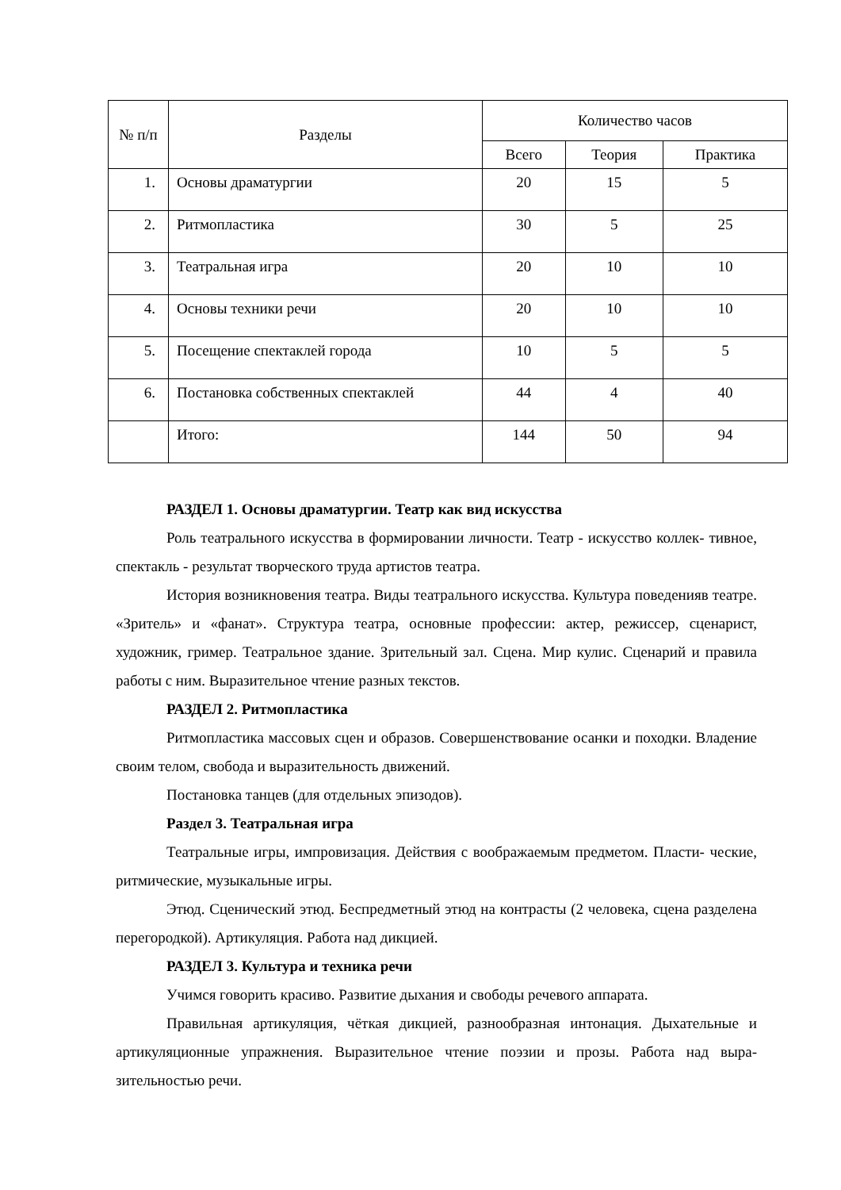| № п/п | Разделы | Количество часов | | |
| --- | --- | --- | --- | --- |
| | | Всего | Теория | Практика |
| 1. | Основы драматургии | 20 | 15 | 5 |
| 2. | Ритмопластика | 30 | 5 | 25 |
| 3. | Театральная игра | 20 | 10 | 10 |
| 4. | Основы техники речи | 20 | 10 | 10 |
| 5. | Посещение спектаклей города | 10 | 5 | 5 |
| 6. | Постановка собственных спектаклей | 44 | 4 | 40 |
| | Итого: | 144 | 50 | 94 |
РАЗДЕЛ 1. Основы драматургии. Театр как вид искусства
Роль театрального искусства в формировании личности. Театр - искусство коллек- тивное, спектакль - результат творческого труда артистов театра.
История возникновения театра. Виды театрального искусства. Культура поведенияв театре. «Зритель» и «фанат». Структура театра, основные профессии: актер, режиссер, сценарист, художник, гример. Театральное здание. Зрительный зал. Сцена. Мир кулис. Сценарий и правила работы с ним. Выразительное чтение разных текстов.
РАЗДЕЛ 2. Ритмопластика
Ритмопластика массовых сцен и образов. Совершенствование осанки и походки. Владение своим телом, свобода и выразительность движений.
Постановка танцев (для отдельных эпизодов).
Раздел 3. Театральная игра
Театральные игры, импровизация. Действия с воображаемым предметом. Пласти- ческие, ритмические, музыкальные игры.
Этюд. Сценический этюд. Беспредметный этюд на контрасты (2 человека, сцена разделена перегородкой). Артикуляция. Работа над дикцией.
РАЗДЕЛ 3. Культура и техника речи
Учимся говорить красиво. Развитие дыхания и свободы речевого аппарата.
Правильная артикуляция, чёткая дикцией, разнообразная интонация. Дыхательные и артикуляционные упражнения. Выразительное чтение поэзии и прозы. Работа над выра- зительностью речи.